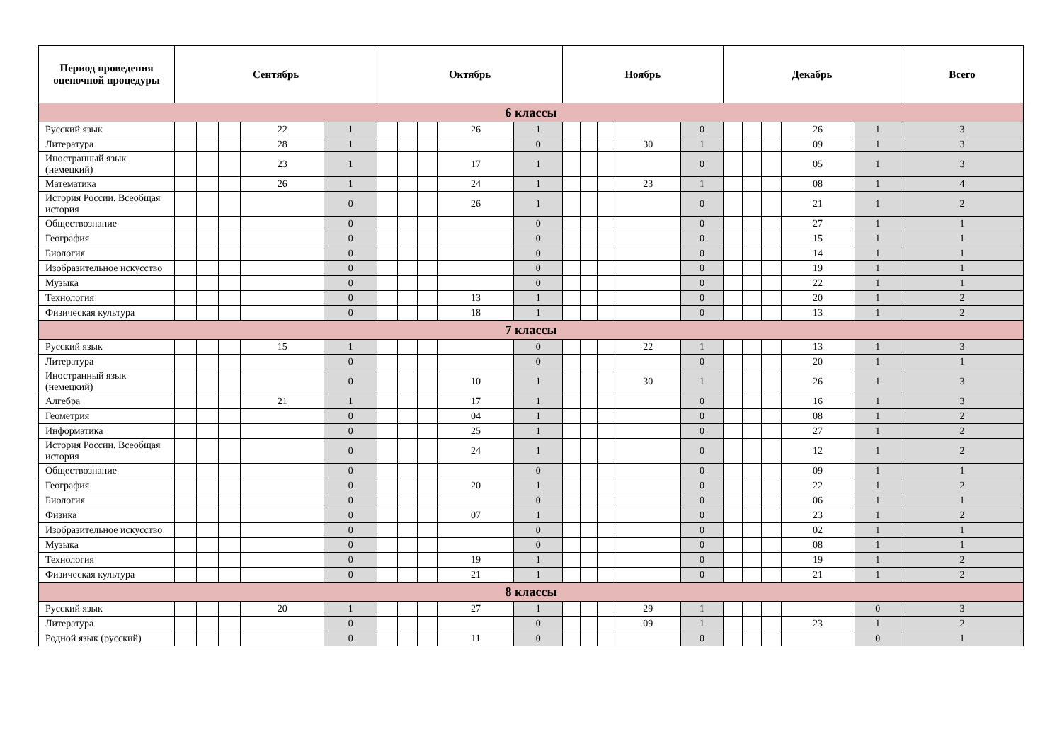| Период проведения оценочной процедуры | Сентябрь | | | | | Октябрь | | | | | Ноябрь | | | | | Декабрь | | | | | Всего |
| --- | --- | --- | --- | --- | --- | --- | --- | --- | --- | --- | --- | --- | --- | --- | --- | --- | --- | --- | --- | --- | --- |
| 6 классы | | | | | | | | | | | | | | | | | | | | | |
| Русский язык | | | | 22 | 1 | | | | 26 | 1 | | | | | 0 | | | | 26 | 1 | 3 |
| Литература | | | | 28 | 1 | | | | | 0 | | | | 30 | 1 | | | | 09 | 1 | 3 |
| Иностранный язык (немецкий) | | | | 23 | 1 | | | | 17 | 1 | | | | | 0 | | | | 05 | 1 | 3 |
| Математика | | | | 26 | 1 | | | | 24 | 1 | | | | 23 | 1 | | | | 08 | 1 | 4 |
| История России. Всеобщая история | | | | | 0 | | | | 26 | 1 | | | | | 0 | | | | 21 | 1 | 2 |
| Обществознание | | | | | 0 | | | | | 0 | | | | | 0 | | | | 27 | 1 | 1 |
| География | | | | | 0 | | | | | 0 | | | | | 0 | | | | 15 | 1 | 1 |
| Биология | | | | | 0 | | | | | 0 | | | | | 0 | | | | 14 | 1 | 1 |
| Изобразительное искусство | | | | | 0 | | | | | 0 | | | | | 0 | | | | 19 | 1 | 1 |
| Музыка | | | | | 0 | | | | | 0 | | | | | 0 | | | | 22 | 1 | 1 |
| Технология | | | | | 0 | | | | 13 | 1 | | | | | 0 | | | | 20 | 1 | 2 |
| Физическая культура | | | | | 0 | | | | 18 | 1 | | | | | 0 | | | | 13 | 1 | 2 |
| 7 классы | | | | | | | | | | | | | | | | | | | | | |
| Русский язык | | | | 15 | 1 | | | | | 0 | | | | 22 | 1 | | | | 13 | 1 | 3 |
| Литература | | | | | 0 | | | | | 0 | | | | | 0 | | | | 20 | 1 | 1 |
| Иностранный язык (немецкий) | | | | | 0 | | | | 10 | 1 | | | | 30 | 1 | | | | 26 | 1 | 3 |
| Алгебра | | | | 21 | 1 | | | | 17 | 1 | | | | | 0 | | | | 16 | 1 | 3 |
| Геометрия | | | | | 0 | | | | 04 | 1 | | | | | 0 | | | | 08 | 1 | 2 |
| Информатика | | | | | 0 | | | | 25 | 1 | | | | | 0 | | | | 27 | 1 | 2 |
| История России. Всеобщая история | | | | | 0 | | | | 24 | 1 | | | | | 0 | | | | 12 | 1 | 2 |
| Обществознание | | | | | 0 | | | | | 0 | | | | | 0 | | | | 09 | 1 | 1 |
| География | | | | | 0 | | | | 20 | 1 | | | | | 0 | | | | 22 | 1 | 2 |
| Биология | | | | | 0 | | | | | 0 | | | | | 0 | | | | 06 | 1 | 1 |
| Физика | | | | | 0 | | | | 07 | 1 | | | | | 0 | | | | 23 | 1 | 2 |
| Изобразительное искусство | | | | | 0 | | | | | 0 | | | | | 0 | | | | 02 | 1 | 1 |
| Музыка | | | | | 0 | | | | | 0 | | | | | 0 | | | | 08 | 1 | 1 |
| Технология | | | | | 0 | | | | 19 | 1 | | | | | 0 | | | | 19 | 1 | 2 |
| Физическая культура | | | | | 0 | | | | 21 | 1 | | | | | 0 | | | | 21 | 1 | 2 |
| 8 классы | | | | | | | | | | | | | | | | | | | | | |
| Русский язык | | | | 20 | 1 | | | | 27 | 1 | | | | 29 | 1 | | | | | 0 | 3 |
| Литература | | | | | 0 | | | | | 0 | | | | 09 | 1 | | | | 23 | 1 | 2 |
| Родной язык (русский) | | | | | 0 | | | | 11 | 0 | | | | | 0 | | | | | 0 | 1 |